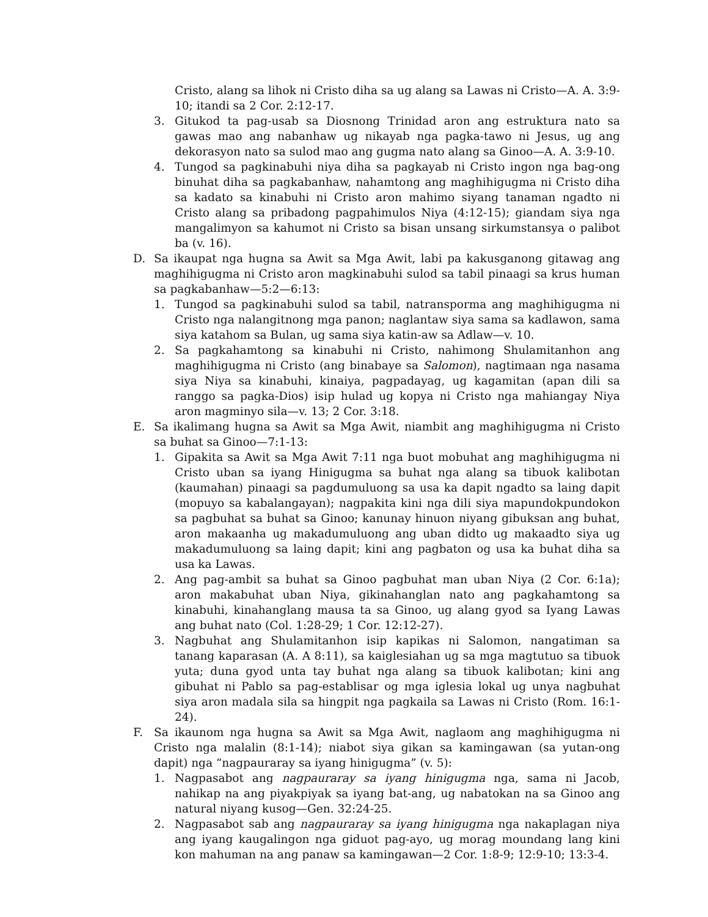Cristo, alang sa lihok ni Cristo diha sa ug alang sa Lawas ni Cristo—A. A. 3:9-10; itandi sa 2 Cor. 2:12-17.
3. Gitukod ta pag-usab sa Diosnong Trinidad aron ang estruktura nato sa gawas mao ang nabanhaw ug nikayab nga pagka-tawo ni Jesus, ug ang dekorasyon nato sa sulod mao ang gugma nato alang sa Ginoo—A. A. 3:9-10.
4. Tungod sa pagkinabuhi niya diha sa pagkayab ni Cristo ingon nga bag-ong binuhat diha sa pagkabanhaw, nahamtong ang maghihigugma ni Cristo diha sa kadato sa kinabuhi ni Cristo aron mahimo siyang tanaman ngadto ni Cristo alang sa pribadong pagpahimulos Niya (4:12-15); giandam siya nga mangalimyon sa kahumot ni Cristo sa bisan unsang sirkumstansya o palibot ba (v. 16).
D. Sa ikaupat nga hugna sa Awit sa Mga Awit, labi pa kakusganong gitawag ang maghihigugma ni Cristo aron magkinabuhi sulod sa tabil pinaagi sa krus human sa pagkabanhaw—5:2—6:13:
1. Tungod sa pagkinabuhi sulod sa tabil, natransporma ang maghihigugma ni Cristo nga nalangitnong mga panon; naglantaw siya sama sa kadlawon, sama siya katahom sa Bulan, ug sama siya katin-aw sa Adlaw—v. 10.
2. Sa pagkahamtong sa kinabuhi ni Cristo, nahimong Shulamitanhon ang maghihigugma ni Cristo (ang binabaye sa Salomon), nagtimaan nga nasama siya Niya sa kinabuhi, kinaiya, pagpadayag, ug kagamitan (apan dili sa ranggo sa pagka-Dios) isip hulad ug kopya ni Cristo nga mahiangay Niya aron magminyo sila—v. 13; 2 Cor. 3:18.
E. Sa ikalimang hugna sa Awit sa Mga Awit, niambit ang maghihigugma ni Cristo sa buhat sa Ginoo—7:1-13:
1. Gipakita sa Awit sa Mga Awit 7:11 nga buot mobuhat ang maghihigugma ni Cristo uban sa iyang Hinigugma sa buhat nga alang sa tibuok kalibotan (kaumahan) pinaagi sa pagdumuluong sa usa ka dapit ngadto sa laing dapit (mopuyo sa kabalangayan); nagpakita kini nga dili siya mapundokpundokon sa pagbuhat sa buhat sa Ginoo; kanunay hinuon niyang gibuksan ang buhat, aron makaanha ug makadumuluong ang uban didto ug makaadto siya ug makadumuluong sa laing dapit; kini ang pagbaton og usa ka buhat diha sa usa ka Lawas.
2. Ang pag-ambit sa buhat sa Ginoo pagbuhat man uban Niya (2 Cor. 6:1a); aron makabuhat uban Niya, gikinahanglan nato ang pagkahamtong sa kinabuhi, kinahanglang mausa ta sa Ginoo, ug alang gyod sa Iyang Lawas ang buhat nato (Col. 1:28-29; 1 Cor. 12:12-27).
3. Nagbuhat ang Shulamitanhon isip kapikas ni Salomon, nangatiman sa tanang kaparasan (A. A 8:11), sa kaiglesiahan ug sa mga magtutuo sa tibuok yuta; duna gyod unta tay buhat nga alang sa tibuok kalibotan; kini ang gibuhat ni Pablo sa pag-establisar og mga iglesia lokal ug unya nagbuhat siya aron madala sila sa hingpit nga pagkaila sa Lawas ni Cristo (Rom. 16:1-24).
F. Sa ikaunom nga hugna sa Awit sa Mga Awit, naglaom ang maghihigugma ni Cristo nga malalin (8:1-14); niabot siya gikan sa kamingawan (sa yutan-ong dapit) nga “nagpauraray sa iyang hinigugma” (v. 5):
1. Nagpasabot ang nagpauraray sa iyang hinigugma nga, sama ni Jacob, nahikap na ang piyakpiyak sa iyang bat-ang, ug nabatokan na sa Ginoo ang natural niyang kusog—Gen. 32:24-25.
2. Nagpasabot sab ang nagpauraray sa iyang hinigugma nga nakaplagan niya ang iyang kaugalingon nga giduot pag-ayo, ug morag moundang lang kini kon mahuman na ang panaw sa kamingawan—2 Cor. 1:8-9; 12:9-10; 13:3-4.